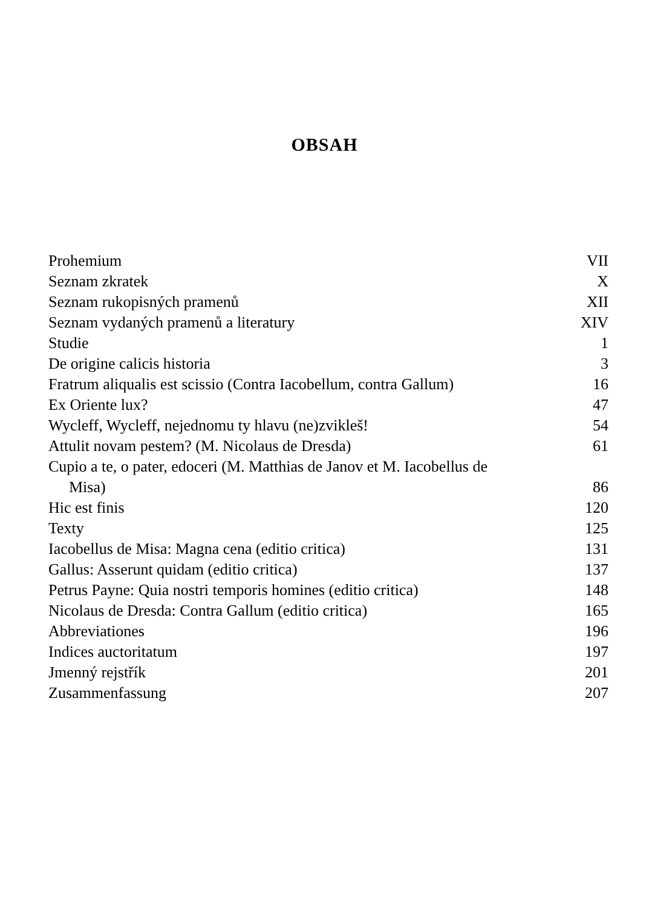OBSAH
| Prohemium | VII |
| Seznam zkratek | X |
| Seznam rukopisných pramenů | XII |
| Seznam vydaných pramenů a literatury | XIV |
| Studie | 1 |
| De origine calicis historia | 3 |
| Fratrum aliqualis est scissio (Contra Iacobellum, contra Gallum) | 16 |
| Ex Oriente lux? | 47 |
| Wycleff, Wycleff, nejednomu ty hlavu (ne)zvikleš! | 54 |
| Attulit novam pestem? (M. Nicolaus de Dresda) | 61 |
| Cupio a te, o pater, edoceri (M. Matthias de Janov et M. Iacobellus de Misa) | 86 |
| Hic est finis | 120 |
| Texty | 125 |
| Iacobellus de Misa: Magna cena (editio critica) | 131 |
| Gallus: Asserunt quidam (editio critica) | 137 |
| Petrus Payne: Quia nostri temporis homines (editio critica) | 148 |
| Nicolaus de Dresda: Contra Gallum (editio critica) | 165 |
| Abbreviationes | 196 |
| Indices auctoritatum | 197 |
| Jmenný rejstřík | 201 |
| Zusammenfassung | 207 |